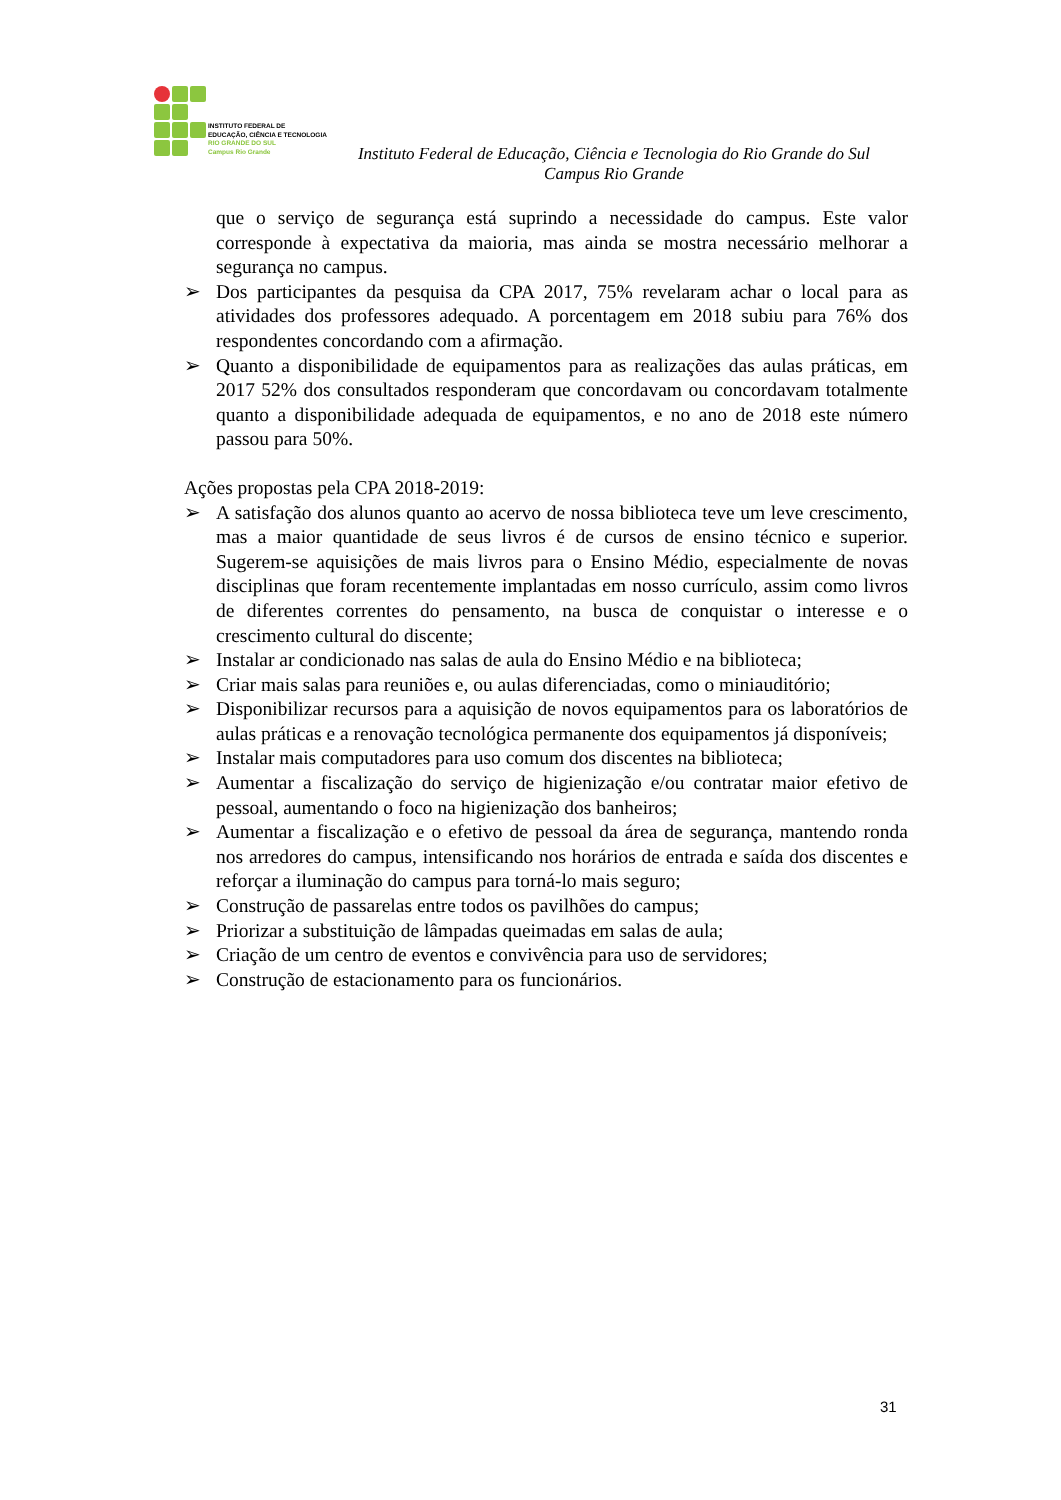INSTITUTO FEDERAL DE
EDUCAÇÃO, CIÊNCIA E TECNOLOGIA
RIO GRANDE DO SUL
Campus Rio Grande
Instituto Federal de Educação, Ciência e Tecnologia do Rio Grande do Sul
Campus Rio Grande
que o serviço de segurança está suprindo a necessidade do campus. Este valor corresponde à expectativa da maioria, mas ainda se mostra necessário melhorar a segurança no campus.
➢ Dos participantes da pesquisa da CPA 2017, 75% revelaram achar o local para as atividades dos professores adequado. A porcentagem em 2018 subiu para 76% dos respondentes concordando com a afirmação.
➢ Quanto a disponibilidade de equipamentos para as realizações das aulas práticas, em 2017 52% dos consultados responderam que concordavam ou concordavam totalmente quanto a disponibilidade adequada de equipamentos, e no ano de 2018 este número passou para 50%.
Ações propostas pela CPA 2018-2019:
➢ A satisfação dos alunos quanto ao acervo de nossa biblioteca teve um leve crescimento, mas a maior quantidade de seus livros é de cursos de ensino técnico e superior. Sugerem-se aquisições de mais livros para o Ensino Médio, especialmente de novas disciplinas que foram recentemente implantadas em nosso currículo, assim como livros de diferentes correntes do pensamento, na busca de conquistar o interesse e o crescimento cultural do discente;
➢ Instalar ar condicionado nas salas de aula do Ensino Médio e na biblioteca;
➢ Criar mais salas para reuniões e, ou aulas diferenciadas, como o miniauditório;
➢ Disponibilizar recursos para a aquisição de novos equipamentos para os laboratórios de aulas práticas e a renovação tecnológica permanente dos equipamentos já disponíveis;
➢ Instalar mais computadores para uso comum dos discentes na biblioteca;
➢ Aumentar a fiscalização do serviço de higienização e/ou contratar maior efetivo de pessoal, aumentando o foco na higienização dos banheiros;
➢ Aumentar a fiscalização e o efetivo de pessoal da área de segurança, mantendo ronda nos arredores do campus, intensificando nos horários de entrada e saída dos discentes e reforçar a iluminação do campus para torná-lo mais seguro;
➢ Construção de passarelas entre todos os pavilhões do campus;
➢ Priorizar a substituição de lâmpadas queimadas em salas de aula;
➢ Criação de um centro de eventos e convivência para uso de servidores;
➢ Construção de estacionamento para os funcionários.
31